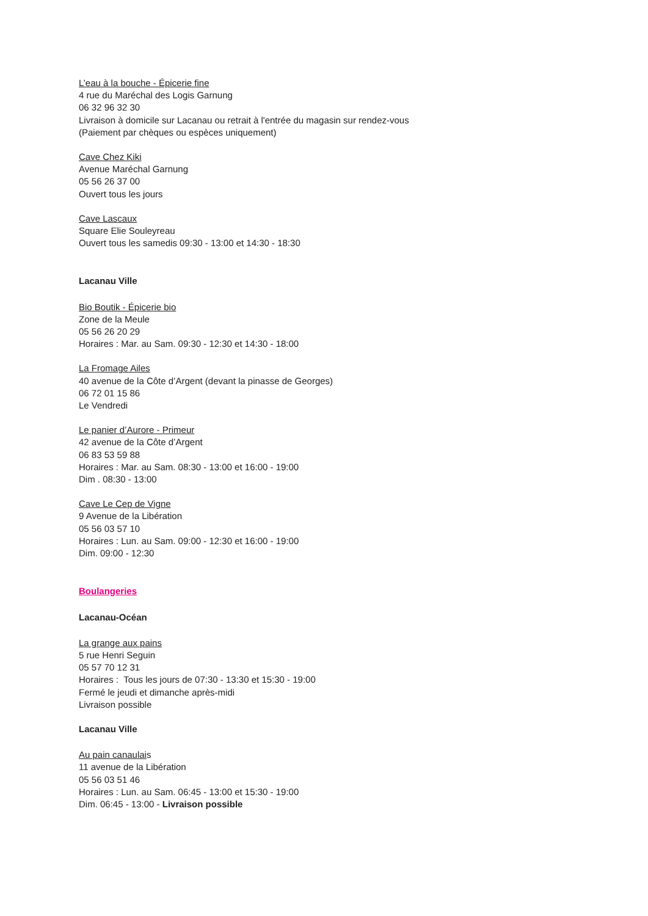L’eau à la bouche - Épicerie fine
4 rue du Maréchal des Logis Garnung
06 32 96 32 30
Livraison à domicile sur Lacanau ou retrait à l'entrée du magasin sur rendez-vous
(Paiement par chèques ou espèces uniquement)
Cave Chez Kiki
Avenue Maréchal Garnung
05 56 26 37 00
Ouvert tous les jours
Cave Lascaux
Square Elie Souleyreau
Ouvert tous les samedis 09:30 - 13:00 et 14:30 - 18:30
Lacanau Ville
Bio Boutik - Épicerie bio
Zone de la Meule
05 56 26 20 29
Horaires : Mar. au Sam. 09:30 - 12:30 et 14:30 - 18:00
La Fromage Ailes
40 avenue de la Côte d’Argent (devant la pinasse de Georges)
06 72 01 15 86
Le Vendredi
Le panier d’Aurore - Primeur
42 avenue de la Côte d’Argent
06 83 53 59 88
Horaires : Mar. au Sam. 08:30 - 13:00 et 16:00 - 19:00
Dim . 08:30 - 13:00
Cave Le Cep de Vigne
9 Avenue de la Libération
05 56 03 57 10
Horaires : Lun. au Sam. 09:00 - 12:30 et 16:00 - 19:00
Dim. 09:00 - 12:30
Boulangeries
Lacanau-Océan
La grange aux pains
5 rue Henri Seguin
05 57 70 12 31
Horaires : Tous les jours de 07:30 - 13:30 et 15:30 - 19:00
Fermé le jeudi et dimanche après-midi
Livraison possible
Lacanau Ville
Au pain canaulais
11 avenue de la Libération
05 56 03 51 46
Horaires : Lun. au Sam. 06:45 - 13:00 et 15:30 - 19:00
Dim. 06:45 - 13:00 - Livraison possible